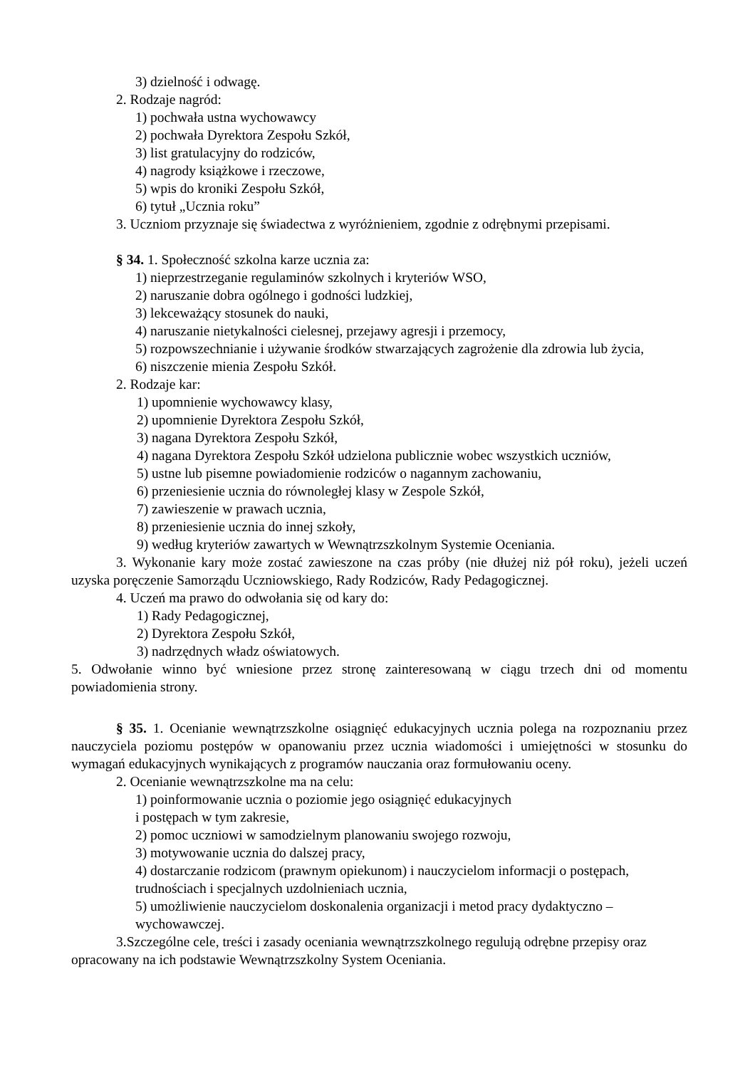3) dzielność i odwagę.
2. Rodzaje nagród:
1) pochwała ustna wychowawcy
2) pochwała Dyrektora Zespołu Szkół,
3) list gratulacyjny do rodziców,
4) nagrody książkowe i rzeczowe,
5) wpis do kroniki Zespołu Szkół,
6) tytuł „Ucznia roku”
3. Uczniom przyznaje się świadectwa z wyróżnieniem, zgodnie z odrębnymi przepisami.
§ 34. 1. Społeczność szkolna karze ucznia za:
1) nieprzestrzeganie regulaminów szkolnych i kryteriów WSO,
2) naruszanie dobra ogólnego i godności ludzkiej,
3) lekceważący stosunek do nauki,
4) naruszanie nietykalności cielesnej, przejawy agresji i przemocy,
5) rozpowszechnianie i używanie środków stwarzających zagrożenie dla zdrowia lub życia,
6) niszczenie mienia Zespołu Szkół.
2. Rodzaje kar:
1) upomnienie wychowawcy klasy,
2) upomnienie Dyrektora Zespołu Szkół,
3) nagana Dyrektora Zespołu Szkół,
4) nagana Dyrektora Zespołu Szkół udzielona publicznie wobec wszystkich uczniów,
5) ustne lub pisemne powiadomienie rodziców o nagannym zachowaniu,
6) przeniesienie ucznia do równoległej klasy w Zespole Szkół,
7) zawieszenie w prawach ucznia,
8) przeniesienie ucznia do innej szkoły,
9) według kryteriów zawartych w Wewnątrzszkolnym Systemie Oceniania.
3. Wykonanie kary może zostać zawieszone na czas próby (nie dłużej niż pół roku), jeżeli uczeń uzyska poręczenie Samorządu Uczniowskiego, Rady Rodziców, Rady Pedagogicznej.
4. Uczeń ma prawo do odwołania się od kary do:
1) Rady Pedagogicznej,
2) Dyrektora Zespołu Szkół,
3) nadrzędnych władz oświatowych.
5. Odwołanie winno być wniesione przez stronę zainteresowaną w ciągu trzech dni od momentu powiadomienia strony.
§ 35. 1. Ocenianie wewnątrzszkolne osiągnięć edukacyjnych ucznia polega na rozpoznaniu przez nauczyciela poziomu postępów w opanowaniu przez ucznia wiadomości i umiejętności w stosunku do wymagań edukacyjnych wynikających z programów nauczania oraz formułowaniu oceny.
2. Ocenianie wewnątrzszkolne ma na celu:
1) poinformowanie ucznia o poziomie jego osiągnięć edukacyjnych
i postępach w tym zakresie,
2) pomoc uczniowi w samodzielnym planowaniu swojego rozwoju,
3) motywowanie ucznia do dalszej pracy,
4) dostarczanie rodzicom (prawnym opiekunom) i nauczycielom informacji o postępach, trudnościach i specjalnych uzdolnieniach ucznia,
5) umożliwienie nauczycielom doskonalenia organizacji i metod pracy dydaktyczno – wychowawczej.
3.Szczególne cele, treści i zasady oceniania wewnątrzszkolnego regulują odrębne przepisy oraz opracowany na ich podstawie Wewnątrzszkolny System Oceniania.